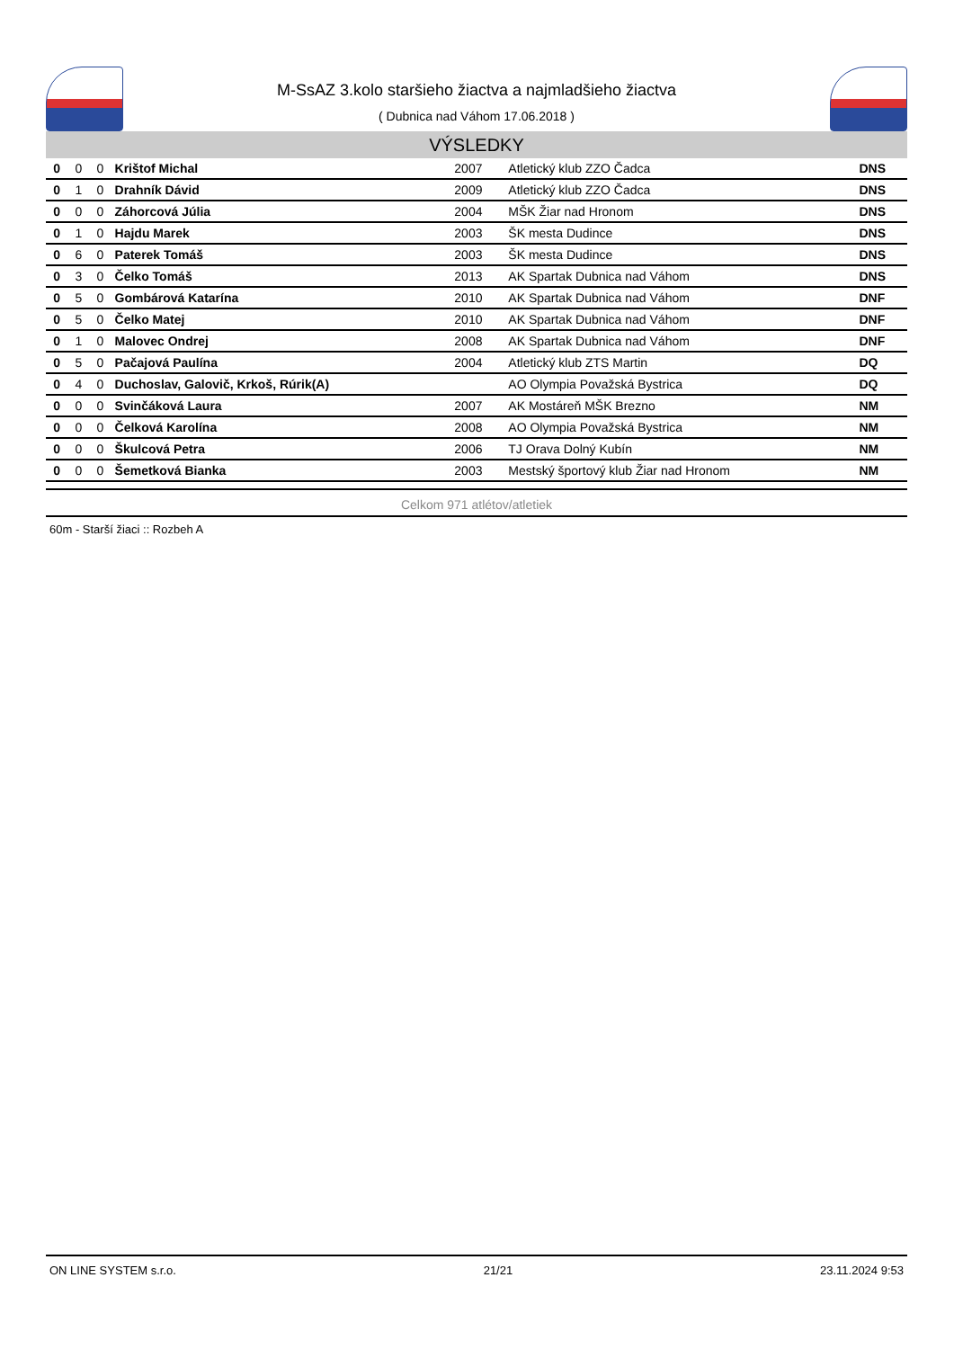M-SsAZ 3.kolo staršieho žiactva a najmladšieho žiactva
( Dubnica nad Váhom 17.06.2018 )
VÝSLEDKY
| 0 | 0 | 0 | Krištof Michal | 2007 | Atletický klub ZZO Čadca | DNS |
| 0 | 1 | 0 | Drahník Dávid | 2009 | Atletický klub ZZO Čadca | DNS |
| 0 | 0 | 0 | Záhorcová Júlia | 2004 | MŠK Žiar nad Hronom | DNS |
| 0 | 1 | 0 | Hajdu Marek | 2003 | ŠK mesta Dudince | DNS |
| 0 | 6 | 0 | Paterek Tomáš | 2003 | ŠK mesta Dudince | DNS |
| 0 | 3 | 0 | Čelko Tomáš | 2013 | AK Spartak Dubnica nad Váhom | DNS |
| 0 | 5 | 0 | Gombárová Katarína | 2010 | AK Spartak Dubnica nad Váhom | DNF |
| 0 | 5 | 0 | Čelko Matej | 2010 | AK Spartak Dubnica nad Váhom | DNF |
| 0 | 1 | 0 | Malovec Ondrej | 2008 | AK Spartak Dubnica nad Váhom | DNF |
| 0 | 5 | 0 | Pačajová Paulína | 2004 | Atletický klub ZTS Martin | DQ |
| 0 | 4 | 0 | Duchoslav, Galovič, Krkoš, Rúrik(A) | | AO Olympia Považská Bystrica | DQ |
| 0 | 0 | 0 | Svinčáková Laura | 2007 | AK Mostáreň MŠK Brezno | NM |
| 0 | 0 | 0 | Čelková Karolína | 2008 | AO Olympia Považská Bystrica | NM |
| 0 | 0 | 0 | Škulcová Petra | 2006 | TJ Orava Dolný Kubín | NM |
| 0 | 0 | 0 | Šemetková Bianka | 2003 | Mestský športový klub Žiar nad Hronom | NM |
Celkom 971 atlétov/atletiek
60m - Starší žiaci :: Rozbeh A
ON LINE SYSTEM s.r.o. 21/21 23.11.2024 9:53